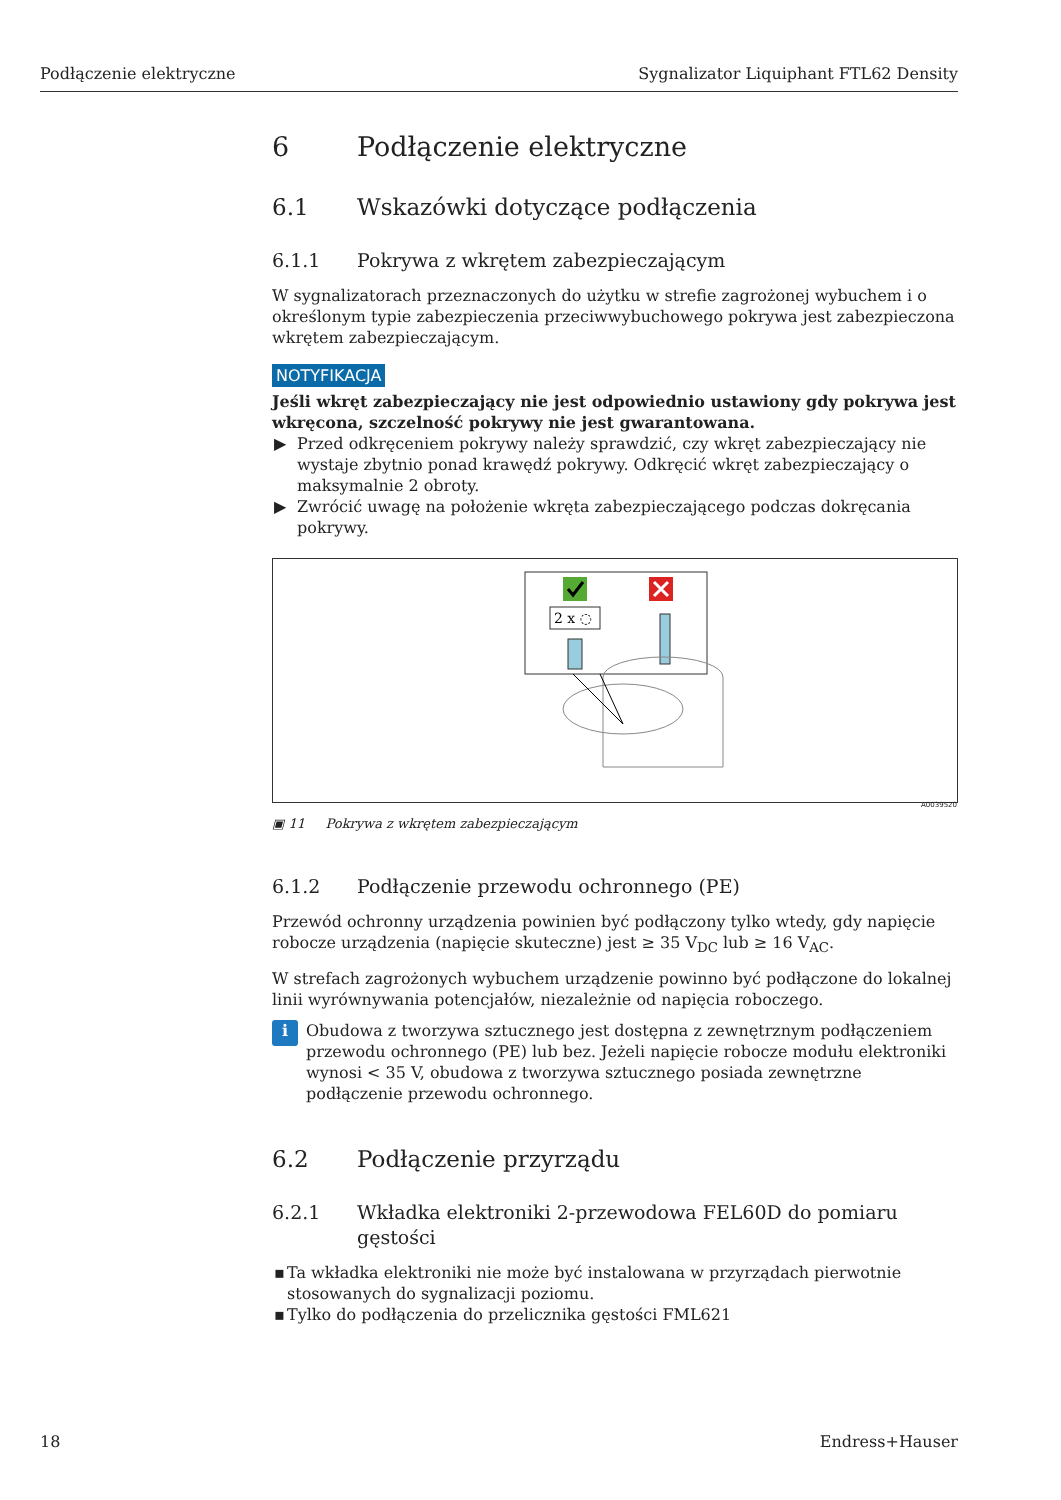Podłączenie elektryczne Sygnalizator Liquiphant FTL62 Density
6 Podłączenie elektryczne
6.1 Wskazówki dotyczące podłączenia
6.1.1 Pokrywa z wkrętem zabezpieczającym
W sygnalizatorach przeznaczonych do użytku w strefie zagrożonej wybuchem i o określonym typie zabezpieczenia przeciwwybuchowego pokrywa jest zabezpieczona wkrętem zabezpieczającym.
NOTYFIKACJA
Jeśli wkręt zabezpieczający nie jest odpowiednio ustawiony gdy pokrywa jest wkręcona, szczelność pokrywy nie jest gwarantowana.
▶ Przed odkręceniem pokrywy należy sprawdzić, czy wkręt zabezpieczający nie wystaje zbytnio ponad krawędź pokrywy. Odkręcić wkręt zabezpieczający o maksymalnie 2 obroty.
▶ Zwrócić uwagę na położenie wkręta zabezpieczającego podczas dokręcania pokrywy.
2 x ◌
A0039520
▣ 11 Pokrywa z wkrętem zabezpieczającym
6.1.2 Podłączenie przewodu ochronnego (PE)
Przewód ochronny urządzenia powinien być podłączony tylko wtedy, gdy napięcie robocze urządzenia (napięcie skuteczne) jest ≥ 35 V<sub>DC</sub> lub ≥ 16 V<sub>AC</sub>.
W strefach zagrożonych wybuchem urządzenie powinno być podłączone do lokalnej linii wyrównywania potencjałów, niezależnie od napięcia roboczego.
i
Obudowa z tworzywa sztucznego jest dostępna z zewnętrznym podłączeniem przewodu ochronnego (PE) lub bez. Jeżeli napięcie robocze modułu elektroniki wynosi < 35 V, obudowa z tworzywa sztucznego posiada zewnętrzne podłączenie przewodu ochronnego.
6.2 Podłączenie przyrządu
6.2.1 Wkładka elektroniki 2-przewodowa FEL60D do pomiaru gęstości
▪ Ta wkładka elektroniki nie może być instalowana w przyrządach pierwotnie stosowanych do sygnalizacji poziomu.
▪ Tylko do podłączenia do przelicznika gęstości FML621
18 Endress+Hauser